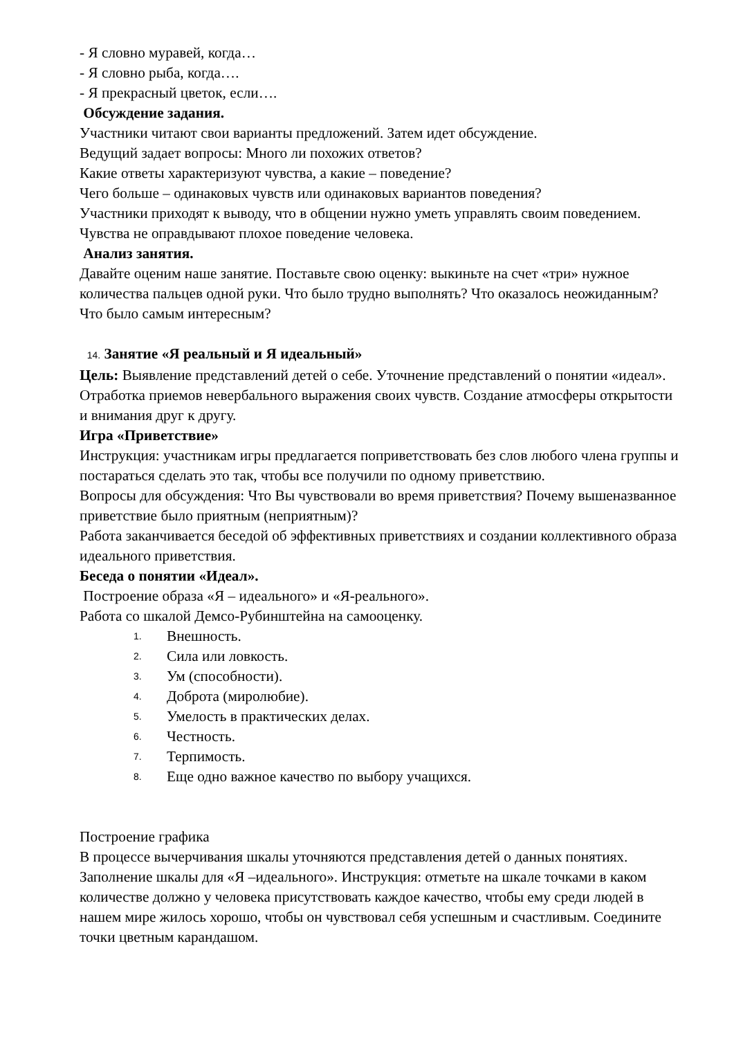- Я словно муравей, когда…
- Я словно рыба, когда….
- Я прекрасный цветок, если….
Обсуждение задания.
Участники читают свои варианты предложений. Затем идет обсуждение.
Ведущий задает вопросы: Много ли похожих ответов?
Какие ответы характеризуют чувства, а какие – поведение?
Чего больше – одинаковых чувств или одинаковых вариантов поведения?
Участники приходят к выводу, что в общении нужно уметь управлять своим поведением. Чувства не оправдывают плохое поведение человека.
Анализ занятия.
Давайте оценим наше занятие. Поставьте свою оценку: выкиньте на счет «три» нужное количества пальцев одной руки. Что было трудно выполнять? Что оказалось неожиданным? Что было самым интересным?
14. Занятие «Я реальный и Я идеальный»
Цель: Выявление представлений детей о себе. Уточнение представлений о понятии «идеал». Отработка приемов невербального выражения своих чувств. Создание атмосферы открытости и внимания друг к другу.
Игра «Приветствие»
Инструкция: участникам игры предлагается поприветствовать без слов любого члена группы и постараться сделать это так, чтобы все получили по одному приветствию.
Вопросы для обсуждения: Что Вы чувствовали во время приветствия? Почему вышеназванное приветствие было приятным (неприятным)?
Работа заканчивается беседой об эффективных приветствиях и создании коллективного образа идеального приветствия.
Беседа о понятии «Идеал».
Построение образа «Я – идеального» и «Я-реального».
Работа со шкалой Демсо-Рубинштейна на самооценку.
1. Внешность.
2. Сила или ловкость.
3. Ум (способности).
4. Доброта (миролюбие).
5. Умелость в практических делах.
6. Честность.
7. Терпимость.
8. Еще одно важное качество по выбору учащихся.
Построение графика
В процессе вычерчивания шкалы уточняются представления детей о данных понятиях. Заполнение шкалы для «Я –идеального». Инструкция: отметьте на шкале точками в каком количестве должно у человека присутствовать каждое качество, чтобы ему среди людей в нашем мире жилось хорошо, чтобы он чувствовал себя успешным и счастливым. Соедините точки цветным карандашом.